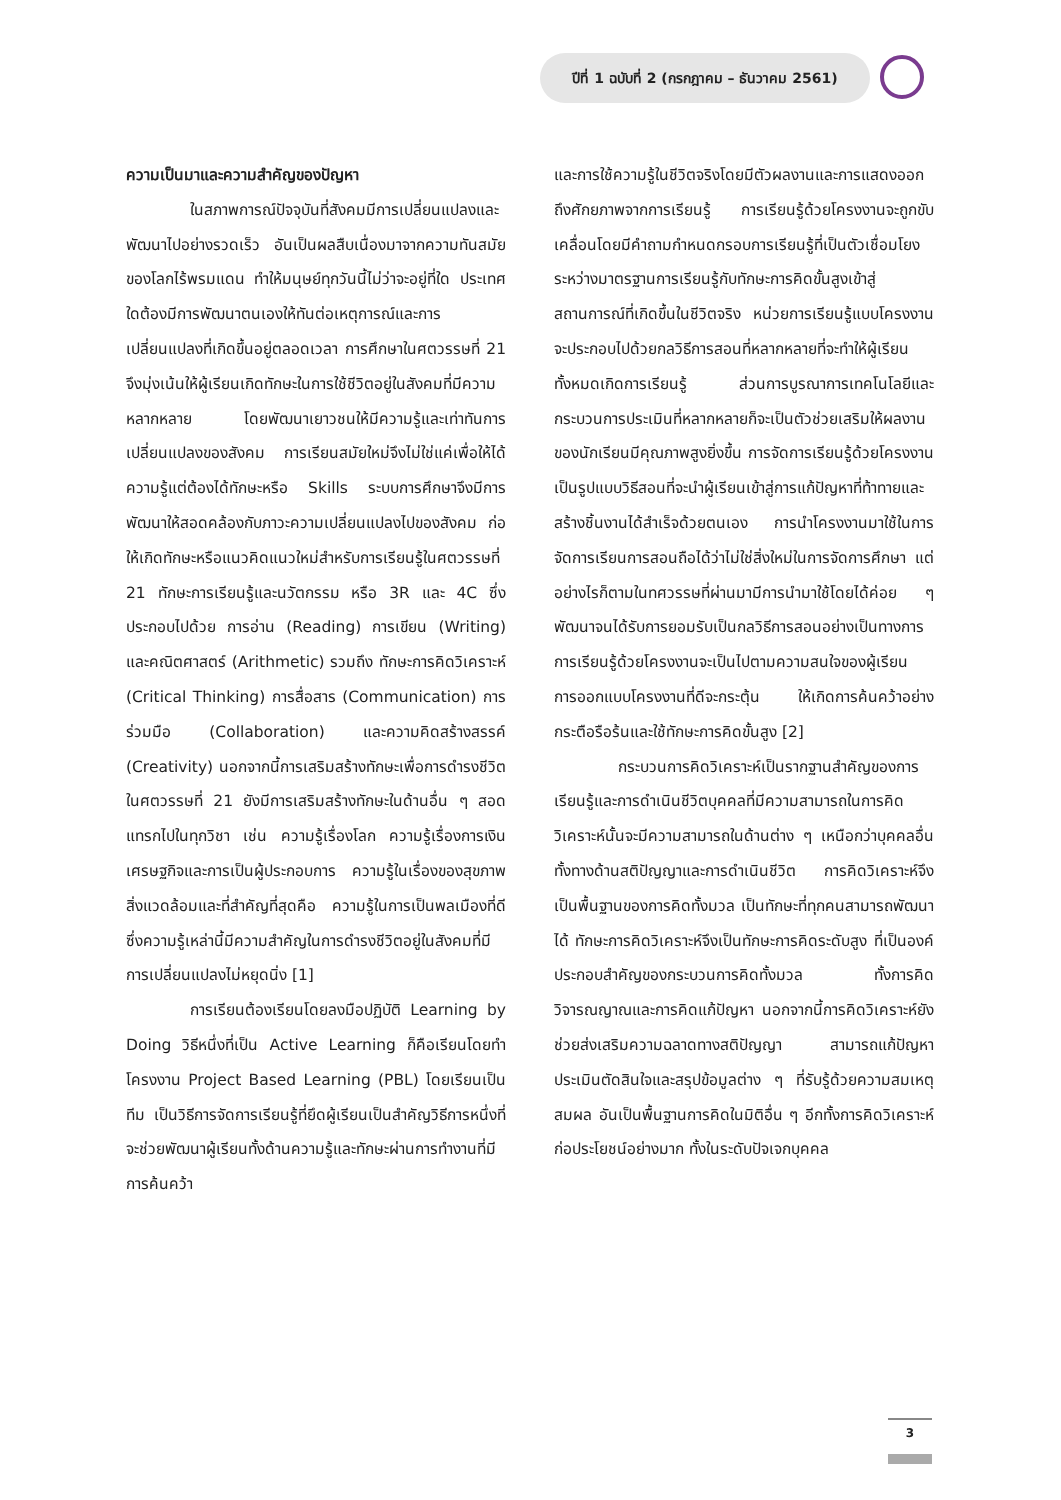ปีที่ 1 ฉบับที่ 2 (กรกฎาคม – ธันวาคม 2561)
ความเป็นมาและความสำคัญของปัญหา
ในสภาพการณ์ปัจจุบันที่สังคมมีการเปลี่ยนแปลงและพัฒนาไปอย่างรวดเร็ว อันเป็นผลสืบเนื่องมาจากความทันสมัยของโลกไร้พรมแดน ทำให้มนุษย์ทุกวันนี้ไม่ว่าจะอยู่ที่ใด ประเทศใดต้องมีการพัฒนาตนเองให้ทันต่อเหตุการณ์และการเปลี่ยนแปลงที่เกิดขึ้นอยู่ตลอดเวลา การศึกษาในศตวรรษที่ 21 จึงมุ่งเน้นให้ผู้เรียนเกิดทักษะในการใช้ชีวิตอยู่ในสังคมที่มีความหลากหลาย โดยพัฒนาเยาวชนให้มีความรู้และเท่าทันการเปลี่ยนแปลงของสังคม การเรียนสมัยใหม่จึงไม่ใช่แค่เพื่อให้ได้ความรู้แต่ต้องได้ทักษะหรือ Skills ระบบการศึกษาจึงมีการพัฒนาให้สอดคล้องกับภาวะความเปลี่ยนแปลงไปของสังคม ก่อให้เกิดทักษะหรือแนวคิดแนวใหม่สำหรับการเรียนรู้ในศตวรรษที่ 21 ทักษะการเรียนรู้และนวัตกรรม หรือ 3R และ 4C ซึ่งประกอบไปด้วย การอ่าน (Reading) การเขียน (Writing) และคณิตศาสตร์ (Arithmetic) รวมถึง ทักษะการคิดวิเคราะห์ (Critical Thinking) การสื่อสาร (Communication) การร่วมมือ (Collaboration) และความคิดสร้างสรรค์ (Creativity) นอกจากนี้การเสริมสร้างทักษะเพื่อการดำรงชีวิตในศตวรรษที่ 21 ยังมีการเสริมสร้างทักษะในด้านอื่น ๆ สอดแทรกไปในทุกวิชา เช่น ความรู้เรื่องโลก ความรู้เรื่องการเงิน เศรษฐกิจและการเป็นผู้ประกอบการ ความรู้ในเรื่องของสุขภาพ สิ่งแวดล้อมและที่สำคัญที่สุดคือ ความรู้ในการเป็นพลเมืองที่ดี ซึ่งความรู้เหล่านี้มีความสำคัญในการดำรงชีวิตอยู่ในสังคมที่มีการเปลี่ยนแปลงไม่หยุดนิ่ง [1]
การเรียนต้องเรียนโดยลงมือปฏิบัติ Learning by Doing วิธีหนึ่งที่เป็น Active Learning ก็คือเรียนโดยทำโครงงาน Project Based Learning (PBL) โดยเรียนเป็นทีม เป็นวิธีการจัดการเรียนรู้ที่ยึดผู้เรียนเป็นสำคัญวิธีการหนึ่งที่จะช่วยพัฒนาผู้เรียนทั้งด้านความรู้และทักษะผ่านการทำงานที่มีการค้นคว้า
และการใช้ความรู้ในชีวิตจริงโดยมีตัวผลงานและการแสดงออกถึงศักยภาพจากการเรียนรู้ การเรียนรู้ด้วยโครงงานจะถูกขับเคลื่อนโดยมีคำถามกำหนดกรอบการเรียนรู้ที่เป็นตัวเชื่อมโยงระหว่างมาตรฐานการเรียนรู้กับทักษะการคิดขั้นสูงเข้าสู่สถานการณ์ที่เกิดขึ้นในชีวิตจริง หน่วยการเรียนรู้แบบโครงงานจะประกอบไปด้วยกลวิธีการสอนที่หลากหลายที่จะทำให้ผู้เรียนทั้งหมดเกิดการเรียนรู้ ส่วนการบูรณาการเทคโนโลยีและกระบวนการประเมินที่หลากหลายก็จะเป็นตัวช่วยเสริมให้ผลงานของนักเรียนมีคุณภาพสูงยิ่งขึ้น การจัดการเรียนรู้ด้วยโครงงานเป็นรูปแบบวิธีสอนที่จะนำผู้เรียนเข้าสู่การแก้ปัญหาที่ท้าทายและสร้างชิ้นงานได้สำเร็จด้วยตนเอง การนำโครงงานมาใช้ในการจัดการเรียนการสอนถือได้ว่าไม่ใช่สิ่งใหม่ในการจัดการศึกษา แต่อย่างไรก็ตามในทศวรรษที่ผ่านมามีการนำมาใช้โดยได้ค่อย ๆ พัฒนาจนได้รับการยอมรับเป็นกลวิธีการสอนอย่างเป็นทางการ การเรียนรู้ด้วยโครงงานจะเป็นไปตามความสนใจของผู้เรียน การออกแบบโครงงานที่ดีจะกระตุ้น ให้เกิดการค้นคว้าอย่างกระตือรือร้นและใช้ทักษะการคิดขั้นสูง [2]
กระบวนการคิดวิเคราะห์เป็นรากฐานสำคัญของการเรียนรู้และการดำเนินชีวิตบุคคลที่มีความสามารถในการคิดวิเคราะห์นั้นจะมีความสามารถในด้านต่าง ๆ เหนือกว่าบุคคลอื่น ทั้งทางด้านสติปัญญาและการดำเนินชีวิต การคิดวิเคราะห์จึงเป็นพื้นฐานของการคิดทั้งมวล เป็นทักษะที่ทุกคนสามารถพัฒนาได้ ทักษะการคิดวิเคราะห์จึงเป็นทักษะการคิดระดับสูง ที่เป็นองค์ประกอบสำคัญของกระบวนการคิดทั้งมวล ทั้งการคิดวิจารณญาณและการคิดแก้ปัญหา นอกจากนี้การคิดวิเคราะห์ยังช่วยส่งเสริมความฉลาดทางสติปัญญา สามารถแก้ปัญหาประเมินตัดสินใจและสรุปข้อมูลต่าง ๆ ที่รับรู้ด้วยความสมเหตุสมผล อันเป็นพื้นฐานการคิดในมิติอื่น ๆ อีกทั้งการคิดวิเคราะห์ก่อประโยชน์อย่างมาก ทั้งในระดับปัจเจกบุคคล
3